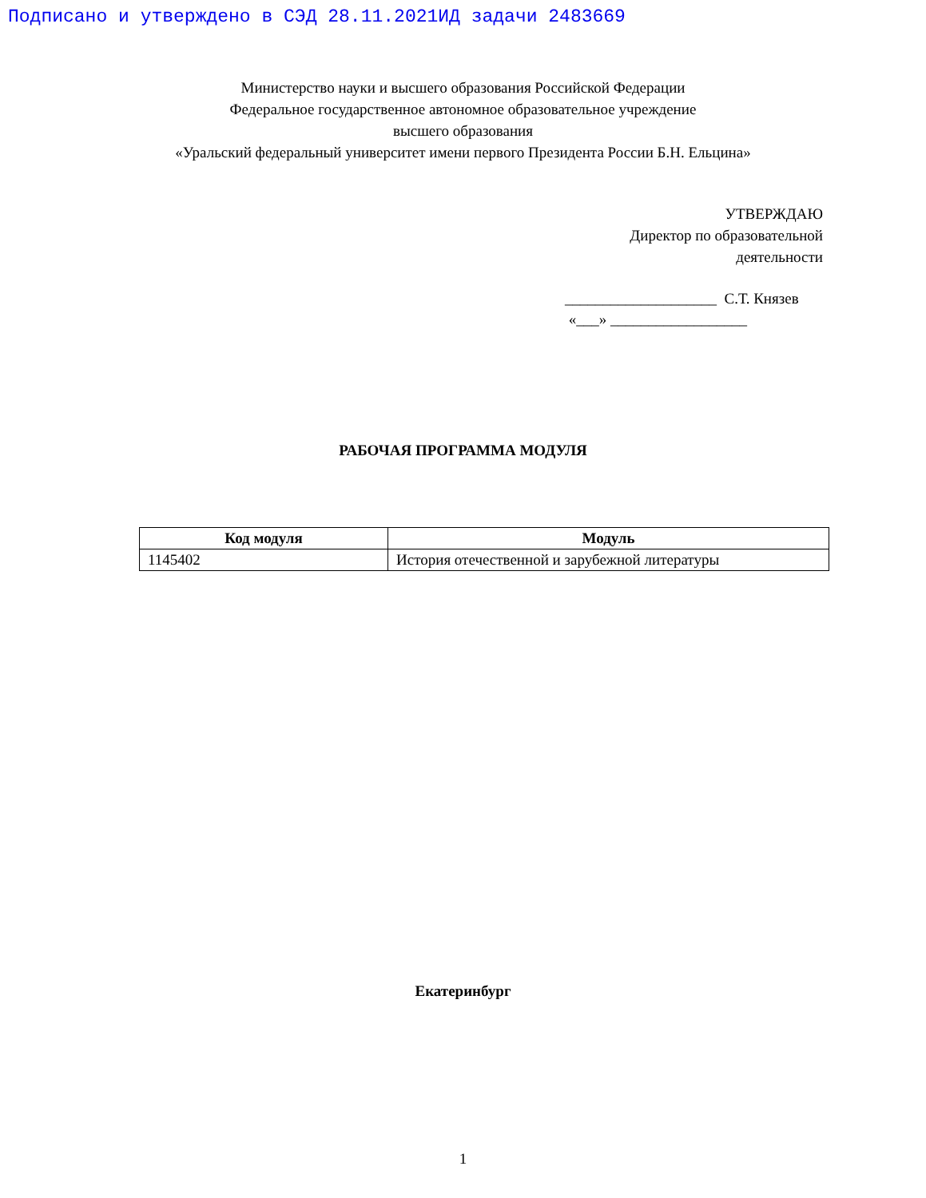Подписано и утверждено в СЭД 28.11.2021ИД задачи 2483669
Министерство науки и высшего образования Российской Федерации
Федеральное государственное автономное образовательное учреждение
высшего образования
«Уральский федеральный университет имени первого Президента России Б.Н. Ельцина»
УТВЕРЖДАЮ
Директор по образовательной деятельности
____________________ С.Т. Князев
«___» __________________
РАБОЧАЯ ПРОГРАММА МОДУЛЯ
| Код модуля | Модуль |
| --- | --- |
| 1145402 | История отечественной и зарубежной литературы |
Екатеринбург
1